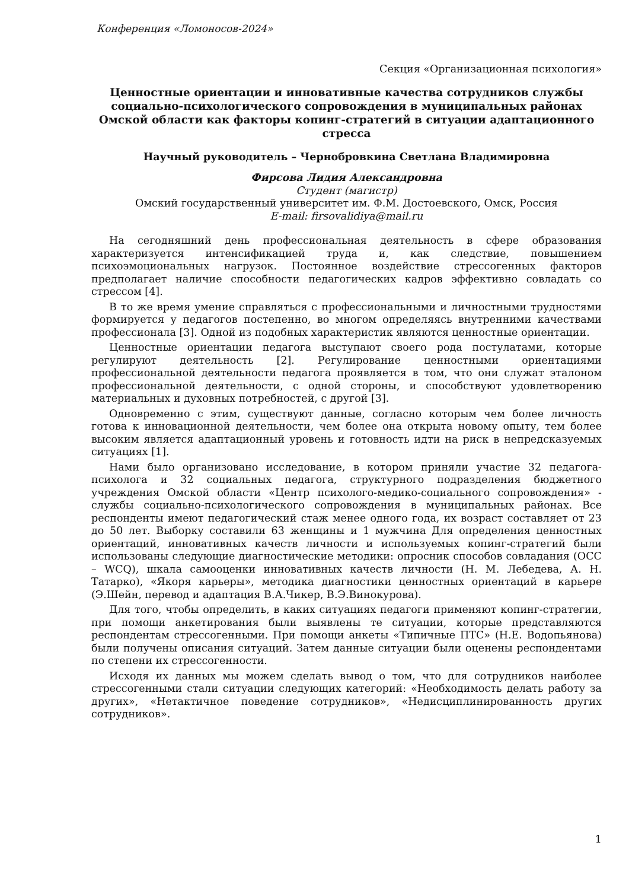Конференция «Ломоносов-2024»
Секция «Организационная психология»
Ценностные ориентации и инновативные качества сотрудников службы социально-психологического сопровождения в муниципальных районах Омской области как факторы копинг-стратегий в ситуации адаптационного стресса
Научный руководитель – Чернобровкина Светлана Владимировна
Фирсова Лидия Александровна
Студент (магистр)
Омский государственный университет им. Ф.М. Достоевского, Омск, Россия
E-mail: firsovalidiya@mail.ru
На сегодняшний день профессиональная деятельность в сфере образования характеризуется интенсификацией труда и, как следствие, повышением психоэмоциональных нагрузок. Постоянное воздействие стрессогенных факторов предполагает наличие способности педагогических кадров эффективно совладать со стрессом [4].
В то же время умение справляться с профессиональными и личностными трудностями формируется у педагогов постепенно, во многом определяясь внутренними качествами профессионала [3]. Одной из подобных характеристик являются ценностные ориентации.
Ценностные ориентации педагога выступают своего рода постулатами, которые регулируют деятельность [2]. Регулирование ценностными ориентациями профессиональной деятельности педагога проявляется в том, что они служат эталоном профессиональной деятельности, с одной стороны, и способствуют удовлетворению материальных и духовных потребностей, с другой [3].
Одновременно с этим, существуют данные, согласно которым чем более личность готова к инновационной деятельности, чем более она открыта новому опыту, тем более высоким является адаптационный уровень и готовность идти на риск в непредсказуемых ситуациях [1].
Нами было организовано исследование, в котором приняли участие 32 педагога-психолога и 32 социальных педагога, структурного подразделения бюджетного учреждения Омской области «Центр психолого-медико-социального сопровождения» - службы социально-психологического сопровождения в муниципальных районах. Все респонденты имеют педагогический стаж менее одного года, их возраст составляет от 23 до 50 лет. Выборку составили 63 женщины и 1 мужчина Для определения ценностных ориентаций, инновативных качеств личности и используемых копинг-стратегий были использованы следующие диагностические методики: опросник способов совладания (ОСС – WCQ), шкала самооценки инновативных качеств личности (Н. М. Лебедева, А. Н. Татарко), «Якоря карьеры», методика диагностики ценностных ориентаций в карьере (Э.Шейн, перевод и адаптация В.А.Чикер, В.Э.Винокурова).
Для того, чтобы определить, в каких ситуациях педагоги применяют копинг-стратегии, при помощи анкетирования были выявлены те ситуации, которые представляются респондентам стрессогенными. При помощи анкеты «Типичные ПТС» (Н.Е. Водопьянова) были получены описания ситуаций. Затем данные ситуации были оценены респондентами по степени их стрессогенности.
Исходя их данных мы можем сделать вывод о том, что для сотрудников наиболее стрессогенными стали ситуации следующих категорий: «Необходимость делать работу за других», «Нетактичное поведение сотрудников», «Недисциплинированность других сотрудников».
1